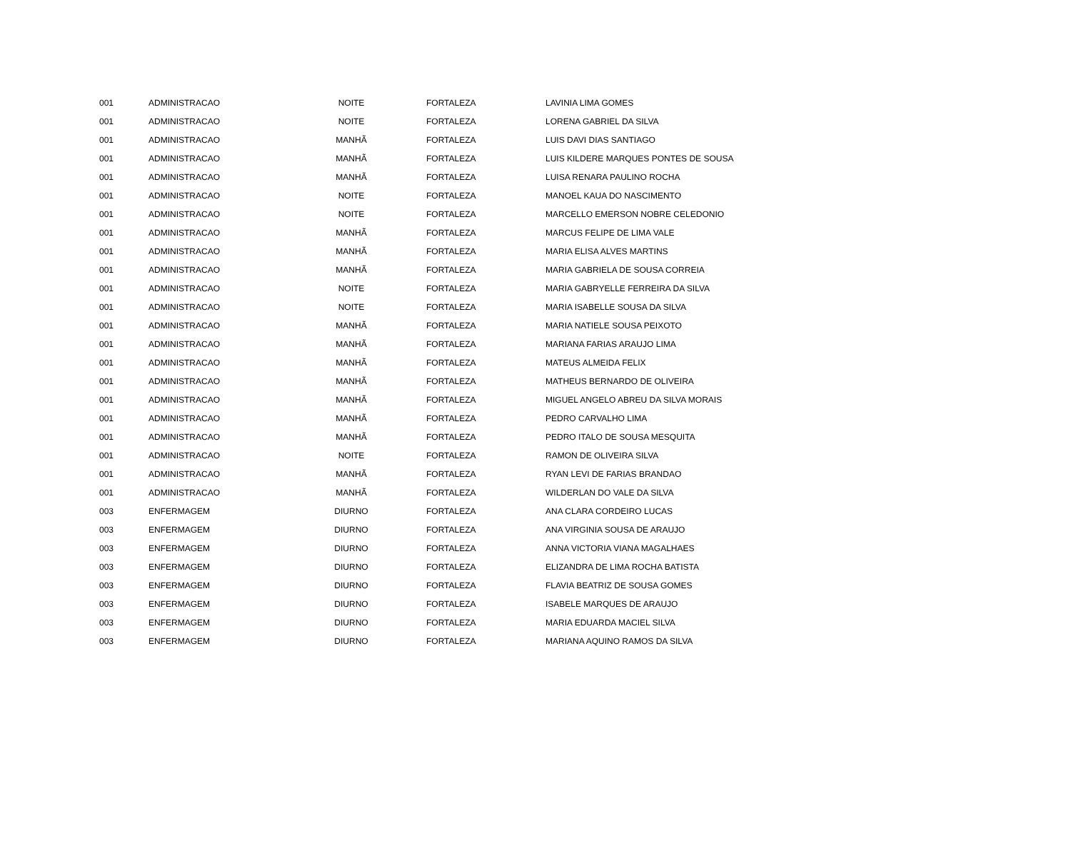| 001 | ADMINISTRACAO | NOITE | FORTALEZA | LAVINIA LIMA GOMES |
| 001 | ADMINISTRACAO | NOITE | FORTALEZA | LORENA GABRIEL DA SILVA |
| 001 | ADMINISTRACAO | MANHÃ | FORTALEZA | LUIS DAVI DIAS SANTIAGO |
| 001 | ADMINISTRACAO | MANHÃ | FORTALEZA | LUIS KILDERE MARQUES PONTES DE SOUSA |
| 001 | ADMINISTRACAO | MANHÃ | FORTALEZA | LUISA RENARA PAULINO ROCHA |
| 001 | ADMINISTRACAO | NOITE | FORTALEZA | MANOEL KAUA DO NASCIMENTO |
| 001 | ADMINISTRACAO | NOITE | FORTALEZA | MARCELLO EMERSON NOBRE CELEDONIO |
| 001 | ADMINISTRACAO | MANHÃ | FORTALEZA | MARCUS FELIPE DE LIMA VALE |
| 001 | ADMINISTRACAO | MANHÃ | FORTALEZA | MARIA ELISA ALVES MARTINS |
| 001 | ADMINISTRACAO | MANHÃ | FORTALEZA | MARIA GABRIELA DE SOUSA CORREIA |
| 001 | ADMINISTRACAO | NOITE | FORTALEZA | MARIA GABRYELLE FERREIRA DA SILVA |
| 001 | ADMINISTRACAO | NOITE | FORTALEZA | MARIA ISABELLE SOUSA DA SILVA |
| 001 | ADMINISTRACAO | MANHÃ | FORTALEZA | MARIA NATIELE SOUSA PEIXOTO |
| 001 | ADMINISTRACAO | MANHÃ | FORTALEZA | MARIANA FARIAS ARAUJO LIMA |
| 001 | ADMINISTRACAO | MANHÃ | FORTALEZA | MATEUS ALMEIDA FELIX |
| 001 | ADMINISTRACAO | MANHÃ | FORTALEZA | MATHEUS BERNARDO DE OLIVEIRA |
| 001 | ADMINISTRACAO | MANHÃ | FORTALEZA | MIGUEL ANGELO ABREU DA SILVA MORAIS |
| 001 | ADMINISTRACAO | MANHÃ | FORTALEZA | PEDRO CARVALHO LIMA |
| 001 | ADMINISTRACAO | MANHÃ | FORTALEZA | PEDRO ITALO DE SOUSA MESQUITA |
| 001 | ADMINISTRACAO | NOITE | FORTALEZA | RAMON DE OLIVEIRA SILVA |
| 001 | ADMINISTRACAO | MANHÃ | FORTALEZA | RYAN LEVI DE FARIAS BRANDAO |
| 001 | ADMINISTRACAO | MANHÃ | FORTALEZA | WILDERLAN DO VALE DA SILVA |
| 003 | ENFERMAGEM | DIURNO | FORTALEZA | ANA CLARA CORDEIRO LUCAS |
| 003 | ENFERMAGEM | DIURNO | FORTALEZA | ANA VIRGINIA SOUSA DE ARAUJO |
| 003 | ENFERMAGEM | DIURNO | FORTALEZA | ANNA VICTORIA VIANA MAGALHAES |
| 003 | ENFERMAGEM | DIURNO | FORTALEZA | ELIZANDRA DE LIMA ROCHA BATISTA |
| 003 | ENFERMAGEM | DIURNO | FORTALEZA | FLAVIA BEATRIZ DE SOUSA GOMES |
| 003 | ENFERMAGEM | DIURNO | FORTALEZA | ISABELE MARQUES DE ARAUJO |
| 003 | ENFERMAGEM | DIURNO | FORTALEZA | MARIA EDUARDA MACIEL SILVA |
| 003 | ENFERMAGEM | DIURNO | FORTALEZA | MARIANA AQUINO RAMOS DA SILVA |